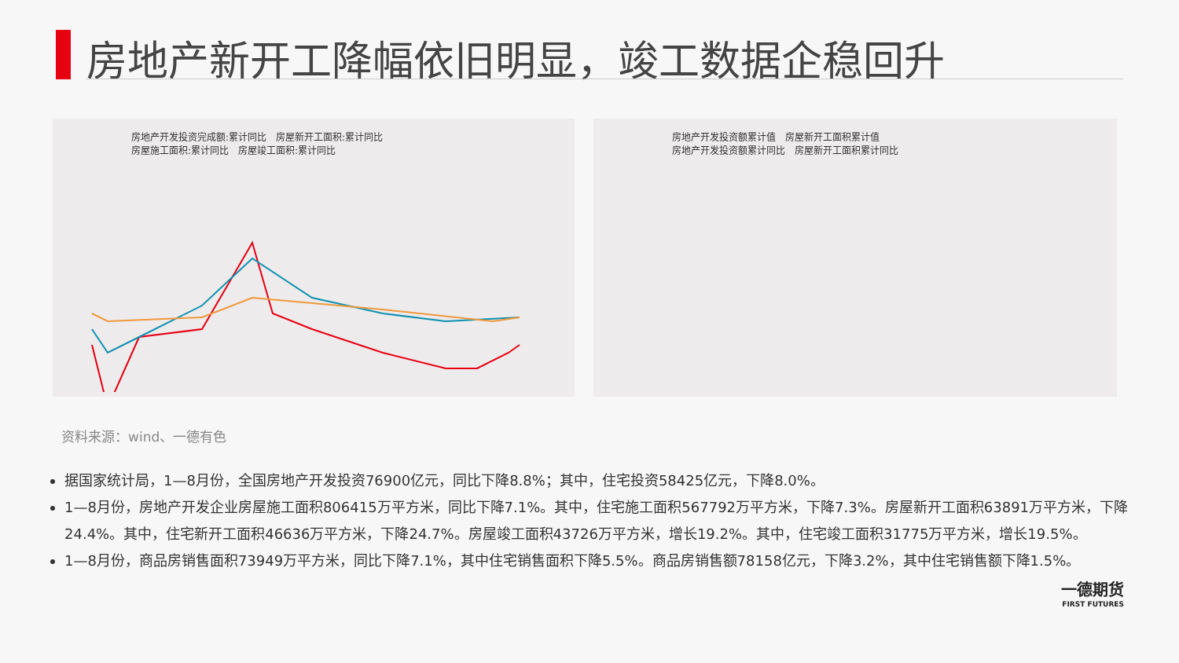房地产新开工降幅依旧明显，竣工数据企稳回升
房地产开发投资完成额:累计同比　房屋新开工面积:累计同比
房屋施工面积:累计同比　房屋竣工面积:累计同比
房地产开发投资额累计值　房屋新开工面积累计值
房地产开发投资额累计同比　房屋新开工面积累计同比
资料来源：wind、一德有色
据国家统计局，1—8月份，全国房地产开发投资76900亿元，同比下降8.8%；其中，住宅投资58425亿元，下降8.0%。
1—8月份，房地产开发企业房屋施工面积806415万平方米，同比下降7.1%。其中，住宅施工面积567792万平方米，下降7.3%。房屋新开工面积63891万平方米，下降24.4%。其中，住宅新开工面积46636万平方米，下降24.7%。房屋竣工面积43726万平方米，增长19.2%。其中，住宅竣工面积31775万平方米，增长19.5%。
1—8月份，商品房销售面积73949万平方米，同比下降7.1%，其中住宅销售面积下降5.5%。商品房销售额78158亿元，下降3.2%，其中住宅销售额下降1.5%。
一德期货
FIRST FUTURES